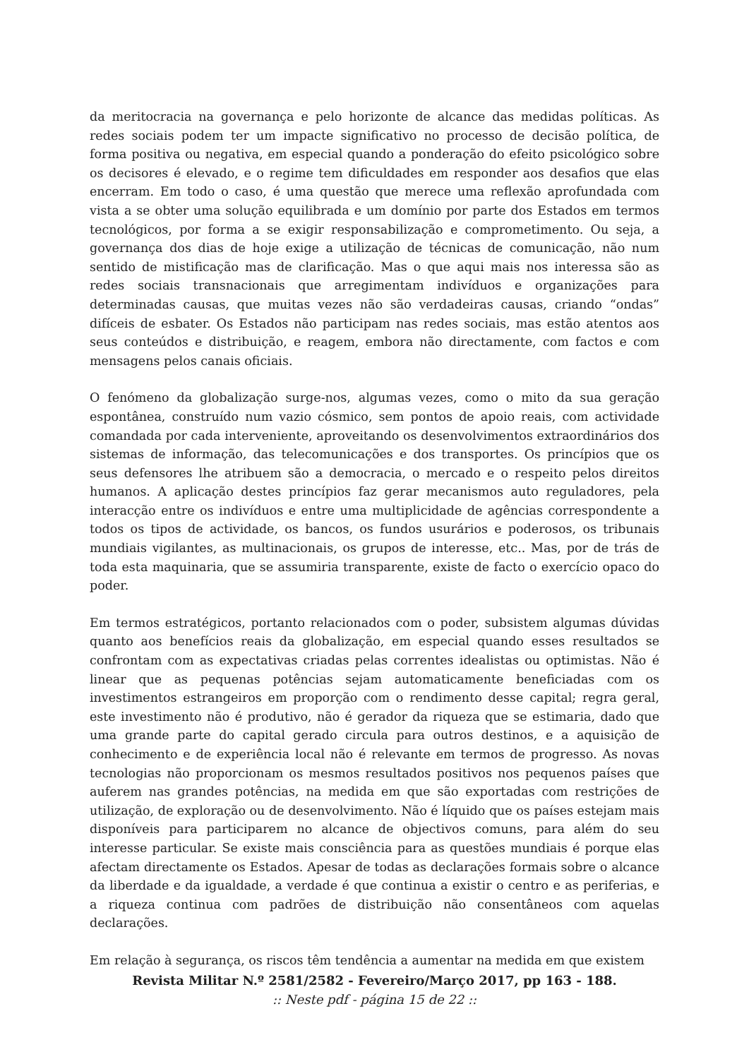da meritocracia na governança e pelo horizonte de alcance das medidas políticas. As redes sociais podem ter um impacte significativo no processo de decisão política, de forma positiva ou negativa, em especial quando a ponderação do efeito psicológico sobre os decisores é elevado, e o regime tem dificuldades em responder aos desafios que elas encerram. Em todo o caso, é uma questão que merece uma reflexão aprofundada com vista a se obter uma solução equilibrada e um domínio por parte dos Estados em termos tecnológicos, por forma a se exigir responsabilização e comprometimento. Ou seja, a governança dos dias de hoje exige a utilização de técnicas de comunicação, não num sentido de mistificação mas de clarificação. Mas o que aqui mais nos interessa são as redes sociais transnacionais que arregimentam indivíduos e organizações para determinadas causas, que muitas vezes não são verdadeiras causas, criando “ondas” difíceis de esbater. Os Estados não participam nas redes sociais, mas estão atentos aos seus conteúdos e distribuição, e reagem, embora não directamente, com factos e com mensagens pelos canais oficiais.
O fenómeno da globalização surge-nos, algumas vezes, como o mito da sua geração espontânea, construído num vazio cósmico, sem pontos de apoio reais, com actividade comandada por cada interveniente, aproveitando os desenvolvimentos extraordinários dos sistemas de informação, das telecomunicações e dos transportes. Os princípios que os seus defensores lhe atribuem são a democracia, o mercado e o respeito pelos direitos humanos. A aplicação destes princípios faz gerar mecanismos auto reguladores, pela interacção entre os indivíduos e entre uma multiplicidade de agências correspondente a todos os tipos de actividade, os bancos, os fundos usurários e poderosos, os tribunais mundiais vigilantes, as multinacionais, os grupos de interesse, etc.. Mas, por de trás de toda esta maquinaria, que se assumiria transparente, existe de facto o exercício opaco do poder.
Em termos estratégicos, portanto relacionados com o poder, subsistem algumas dúvidas quanto aos benefícios reais da globalização, em especial quando esses resultados se confrontam com as expectativas criadas pelas correntes idealistas ou optimistas. Não é linear que as pequenas potências sejam automaticamente beneficiadas com os investimentos estrangeiros em proporção com o rendimento desse capital; regra geral, este investimento não é produtivo, não é gerador da riqueza que se estimaria, dado que uma grande parte do capital gerado circula para outros destinos, e a aquisição de conhecimento e de experiência local não é relevante em termos de progresso. As novas tecnologias não proporcionam os mesmos resultados positivos nos pequenos países que auferem nas grandes potências, na medida em que são exportadas com restrições de utilização, de exploração ou de desenvolvimento. Não é líquido que os países estejam mais disponíveis para participarem no alcance de objectivos comuns, para além do seu interesse particular. Se existe mais consciência para as questões mundiais é porque elas afectam directamente os Estados. Apesar de todas as declarações formais sobre o alcance da liberdade e da igualdade, a verdade é que continua a existir o centro e as periferias, e a riqueza continua com padrões de distribuição não consentâneos com aquelas declarações.
Em relação à segurança, os riscos têm tendência a aumentar na medida em que existem
Revista Militar N.º 2581/2582 - Fevereiro/Março 2017, pp 163 - 188.
:: Neste pdf - página 15 de 22 ::